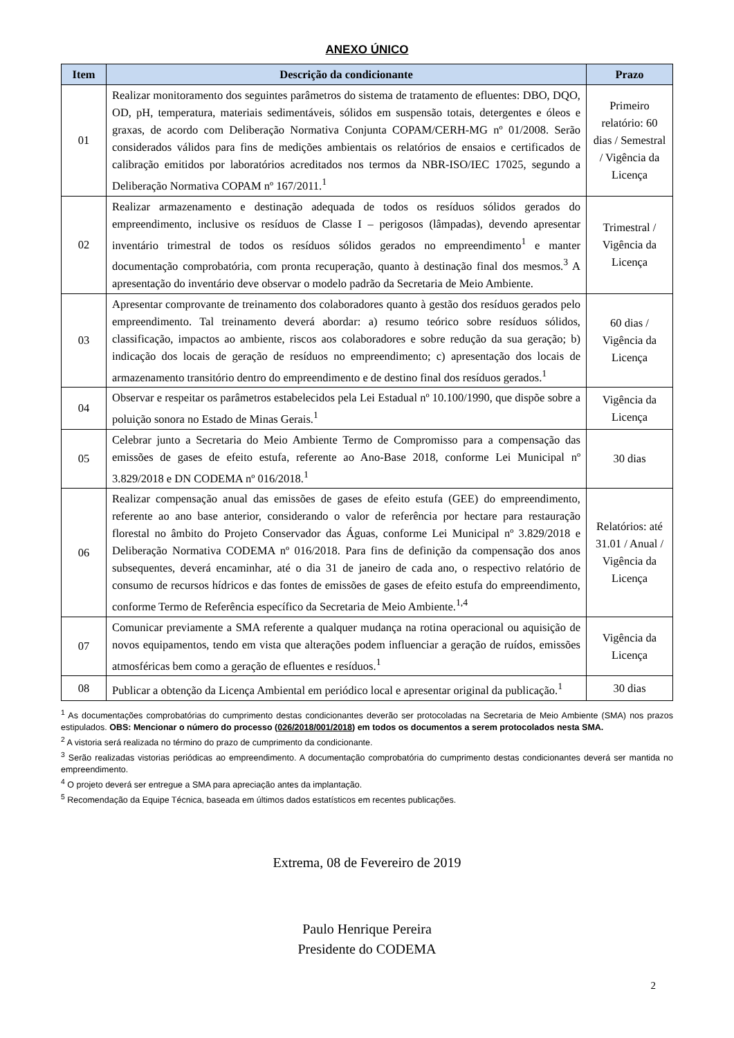ANEXO ÚNICO
| Item | Descrição da condicionante | Prazo |
| --- | --- | --- |
| 01 | Realizar monitoramento dos seguintes parâmetros do sistema de tratamento de efluentes: DBO, DQO, OD, pH, temperatura, materiais sedimentáveis, sólidos em suspensão totais, detergentes e óleos e graxas, de acordo com Deliberação Normativa Conjunta COPAM/CERH-MG nº 01/2008. Serão considerados válidos para fins de medições ambientais os relatórios de ensaios e certificados de calibração emitidos por laboratórios acreditados nos termos da NBR-ISO/IEC 17025, segundo a Deliberação Normativa COPAM nº 167/2011.<sup>1</sup> | Primeiro relatório: 60 dias / Semestral / Vigência da Licença |
| 02 | Realizar armazenamento e destinação adequada de todos os resíduos sólidos gerados do empreendimento, inclusive os resíduos de Classe I – perigosos (lâmpadas), devendo apresentar inventário trimestral de todos os resíduos sólidos gerados no empreendimento<sup>1</sup> e manter documentação comprobatória, com pronta recuperação, quanto à destinação final dos mesmos.<sup>3</sup> A apresentação do inventário deve observar o modelo padrão da Secretaria de Meio Ambiente. | Trimestral / Vigência da Licença |
| 03 | Apresentar comprovante de treinamento dos colaboradores quanto à gestão dos resíduos gerados pelo empreendimento. Tal treinamento deverá abordar: a) resumo teórico sobre resíduos sólidos, classificação, impactos ao ambiente, riscos aos colaboradores e sobre redução da sua geração; b) indicação dos locais de geração de resíduos no empreendimento; c) apresentação dos locais de armazenamento transitório dentro do empreendimento e de destino final dos resíduos gerados.<sup>1</sup> | 60 dias / Vigência da Licença |
| 04 | Observar e respeitar os parâmetros estabelecidos pela Lei Estadual nº 10.100/1990, que dispõe sobre a poluição sonora no Estado de Minas Gerais.<sup>1</sup> | Vigência da Licença |
| 05 | Celebrar junto a Secretaria do Meio Ambiente Termo de Compromisso para a compensação das emissões de gases de efeito estufa, referente ao Ano-Base 2018, conforme Lei Municipal nº 3.829/2018 e DN CODEMA nº 016/2018.<sup>1</sup> | 30 dias |
| 06 | Realizar compensação anual das emissões de gases de efeito estufa (GEE) do empreendimento, referente ao ano base anterior, considerando o valor de referência por hectare para restauração florestal no âmbito do Projeto Conservador das Águas, conforme Lei Municipal nº 3.829/2018 e Deliberação Normativa CODEMA nº 016/2018. Para fins de definição da compensação dos anos subsequentes, deverá encaminhar, até o dia 31 de janeiro de cada ano, o respectivo relatório de consumo de recursos hídricos e das fontes de emissões de gases de efeito estufa do empreendimento, conforme Termo de Referência específico da Secretaria de Meio Ambiente.<sup>1,4</sup> | Relatórios: até 31.01 / Anual / Vigência da Licença |
| 07 | Comunicar previamente a SMA referente a qualquer mudança na rotina operacional ou aquisição de novos equipamentos, tendo em vista que alterações podem influenciar a geração de ruídos, emissões atmosféricas bem como a geração de efluentes e resíduos.<sup>1</sup> | Vigência da Licença |
| 08 | Publicar a obtenção da Licença Ambiental em periódico local e apresentar original da publicação.<sup>1</sup> | 30 dias |
<sup>1</sup> As documentações comprobatórias do cumprimento destas condicionantes deverão ser protocoladas na Secretaria de Meio Ambiente (SMA) nos prazos estipulados. OBS: Mencionar o número do processo (026/2018/001/2018) em todos os documentos a serem protocolados nesta SMA.
<sup>2</sup> A vistoria será realizada no término do prazo de cumprimento da condicionante.
<sup>3</sup> Serão realizadas vistorias periódicas ao empreendimento. A documentação comprobatória do cumprimento destas condicionantes deverá ser mantida no empreendimento.
<sup>4</sup> O projeto deverá ser entregue a SMA para apreciação antes da implantação.
<sup>5</sup> Recomendação da Equipe Técnica, baseada em últimos dados estatísticos em recentes publicações.
Extrema, 08 de Fevereiro de 2019
Paulo Henrique Pereira
Presidente do CODEMA
2